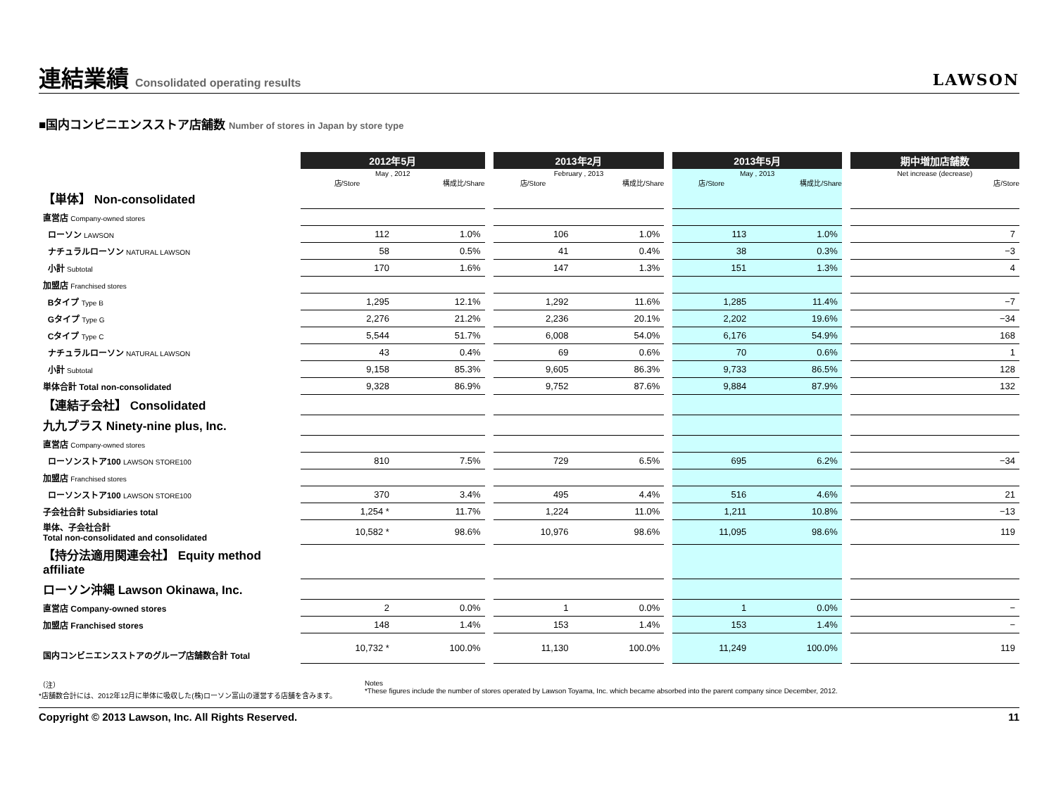連結業績 Consolidated operating results
LAWSON
■国内コンビニエンスストア店舗数 Number of stores in Japan by store type
| | 2012年5月 | | | 2013年2月 | | | 2013年5月 | | | 期中増加店舗数 |
| | May , 2012 | | | February , 2013 | | | May , 2013 | | | Net increase (decrease) |
| | 店/Store | 構成比/Share | | 店/Store | 構成比/Share | | 店/Store | 構成比/Share | | 店/Store |
| 【単体】 Non-consolidated | | | | | | | | | | |
| 直営店 Company-owned stores | | | | | | | | | | |
| ローソン LAWSON | 112 | 1.0% | | 106 | 1.0% | | 113 | 1.0% | | 7 |
| ナチュラルローソン NATURAL LAWSON | 58 | 0.5% | | 41 | 0.4% | | 38 | 0.3% | | −3 |
| 小計 Subtotal | 170 | 1.6% | | 147 | 1.3% | | 151 | 1.3% | | 4 |
| 加盟店 Franchised stores | | | | | | | | | | |
| Bタイプ Type B | 1,295 | 12.1% | | 1,292 | 11.6% | | 1,285 | 11.4% | | −7 |
| Gタイプ Type G | 2,276 | 21.2% | | 2,236 | 20.1% | | 2,202 | 19.6% | | −34 |
| Cタイプ Type C | 5,544 | 51.7% | | 6,008 | 54.0% | | 6,176 | 54.9% | | 168 |
| ナチュラルローソン NATURAL LAWSON | 43 | 0.4% | | 69 | 0.6% | | 70 | 0.6% | | 1 |
| 小計 Subtotal | 9,158 | 85.3% | | 9,605 | 86.3% | | 9,733 | 86.5% | | 128 |
| 単体合計 Total non-consolidated | 9,328 | 86.9% | | 9,752 | 87.6% | | 9,884 | 87.9% | | 132 |
| 【連結子会社】 Consolidated | | | | | | | | | | |
| 九九プラス Ninety-nine plus, Inc. | | | | | | | | | | |
| 直営店 Company-owned stores | | | | | | | | | | |
| ローソンストア100 LAWSON STORE100 | 810 | 7.5% | | 729 | 6.5% | | 695 | 6.2% | | −34 |
| 加盟店 Franchised stores | | | | | | | | | | |
| ローソンストア100 LAWSON STORE100 | 370 | 3.4% | | 495 | 4.4% | | 516 | 4.6% | | 21 |
| 子会社合計 Subsidiaries total | 1,254 * | 11.7% | | 1,224 | 11.0% | | 1,211 | 10.8% | | −13 |
| 単体、子会社合計 Total non-consolidated and consolidated | 10,582 * | 98.6% | | 10,976 | 98.6% | | 11,095 | 98.6% | | 119 |
| 【持分法適用関連会社】 Equity method affiliate | | | | | | | | | | |
| ローソン沖縄 Lawson Okinawa, Inc. | | | | | | | | | | |
| 直営店 Company-owned stores | 2 | 0.0% | | 1 | 0.0% | | 1 | 0.0% | | − |
| 加盟店 Franchised stores | 148 | 1.4% | | 153 | 1.4% | | 153 | 1.4% | | − |
| 国内コンビニエンスストアのグループ店舗数合計 Total | 10,732 * | 100.0% | | 11,130 | 100.0% | | 11,249 | 100.0% | | 119 |
（注）
*店舗数合計には、2012年12月に単体に吸収した(株)ローソン富山の運営する店舗を含みます。
Notes
*These figures include the number of stores operated by Lawson Toyama, Inc. which became absorbed into the parent company since December, 2012.
Copyright © 2013 Lawson, Inc. All Rights Reserved. 11